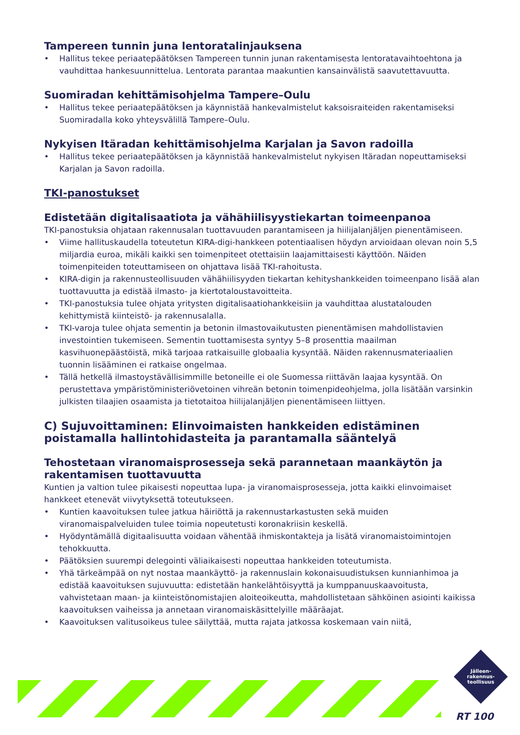Tampereen tunnin juna lentoratalinjauksena
• Hallitus tekee periaatepäätöksen Tampereen tunnin junan rakentamisesta lentoratavaihtoehtona ja vauhdittaa hankesuunnittelua. Lentorata parantaa maakuntien kansainvälistä saavutettavuutta.
Suomiradan kehittämisohjelma Tampere–Oulu
• Hallitus tekee periaatepäätöksen ja käynnistää hankevalmistelut kaksoisraiteiden rakentamiseksi Suomiradalla koko yhteysvälillä Tampere–Oulu.
Nykyisen Itäradan kehittämisohjelma Karjalan ja Savon radoilla
• Hallitus tekee periaatepäätöksen ja käynnistää hankevalmistelut nykyisen Itäradan nopeuttamiseksi Karjalan ja Savon radoilla.
TKI-panostukset
Edistetään digitalisaatiota ja vähähiilisyystiekartan toimeenpanoa
TKI-panostuksia ohjataan rakennusalan tuottavuuden parantamiseen ja hiilijalanjäljen pienentämiseen.
• Viime hallituskaudella toteutetun KIRA-digi-hankkeen potentiaalisen höydyn arvioidaan olevan noin 5,5 miljardia euroa, mikäli kaikki sen toimenpiteet otettaisiin laajamittaisesti käyttöön. Näiden toimenpiteiden toteuttamiseen on ohjattava lisää TKI-rahoitusta.
• KIRA-digin ja rakennusteollisuuden vähähiilisyyden tiekartan kehityshankkeiden toimeenpano lisää alan tuottavuutta ja edistää ilmasto- ja kiertotaloustavoitteita.
• TKI-panostuksia tulee ohjata yritysten digitalisaatiohankkeisiin ja vauhdittaa alustatalouden kehittymistä kiinteistö- ja rakennusalalla.
• TKI-varoja tulee ohjata sementin ja betonin ilmastovaikutusten pienentämisen mahdollistavien investointien tukemiseen. Sementin tuottamisesta syntyy 5–8 prosenttia maailman kasvihuonepäästöistä, mikä tarjoaa ratkaisuille globaalia kysyntää. Näiden rakennusmateriaalien tuonnin lisääminen ei ratkaise ongelmaa.
• Tällä hetkellä ilmastoystävällisimmille betoneille ei ole Suomessa riittävän laajaa kysyntää. On perustettava ympäristöministeriövetoinen vihreän betonin toimenpideohjelma, jolla lisätään varsinkin julkisten tilaajien osaamista ja tietotaitoa hiilijalanjäljen pienentämiseen liittyen.
C) Sujuvoittaminen: Elinvoimaisten hankkeiden edistäminen poistamalla hallintohidasteita ja parantamalla sääntelyä
Tehostetaan viranomaisprosesseja sekä parannetaan maankäytön ja rakentamisen tuottavuutta
Kuntien ja valtion tulee pikaisesti nopeuttaa lupa- ja viranomaisprosesseja, jotta kaikki elinvoimaiset hankkeet etenevät viivytyksettä toteutukseen.
• Kuntien kaavoituksen tulee jatkua häiriöttä ja rakennustarkastusten sekä muiden viranomaispalveluiden tulee toimia nopeutetusti koronakriisin keskellä.
• Hyödyntämällä digitaalisuutta voidaan vähentää ihmiskontakteja ja lisätä viranomaistoimintojen tehokkuutta.
• Päätöksien suurempi delegointi väliaikaisesti nopeuttaa hankkeiden toteutumista.
• Yhä tärkeämpää on nyt nostaa maankäyttö- ja rakennuslain kokonaisuudistuksen kunnianhimoa ja edistää kaavoituksen sujuvuutta: edistetään hankelähtöisyyttä ja kumppanuuskaavoitusta, vahvistetaan maan- ja kiinteistönomistajien aloiteoikeutta, mahdollistetaan sähköinen asiointi kaikissa kaavoituksen vaiheissa ja annetaan viranomaiskäsittelyille määräajat.
• Kaavoituksen valitusoikeus tulee säilyttää, mutta rajata jatkossa koskemaan vain niitä,
Jälleen-
rakennus-
teollisuus
RT 100